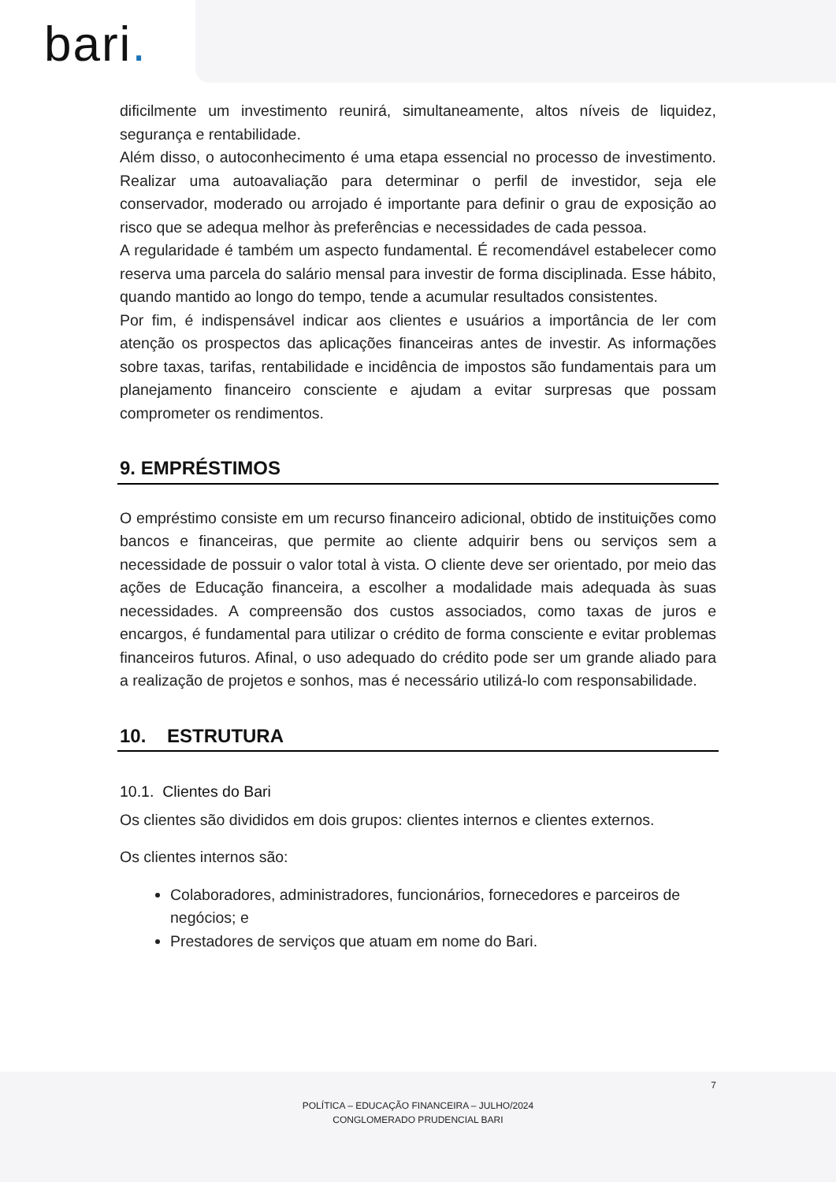bari.
dificilmente um investimento reunirá, simultaneamente, altos níveis de liquidez, segurança e rentabilidade.
Além disso, o autoconhecimento é uma etapa essencial no processo de investimento. Realizar uma autoavaliação para determinar o perfil de investidor, seja ele conservador, moderado ou arrojado é importante para definir o grau de exposição ao risco que se adequa melhor às preferências e necessidades de cada pessoa.
A regularidade é também um aspecto fundamental. É recomendável estabelecer como reserva uma parcela do salário mensal para investir de forma disciplinada. Esse hábito, quando mantido ao longo do tempo, tende a acumular resultados consistentes.
Por fim, é indispensável indicar aos clientes e usuários a importância de ler com atenção os prospectos das aplicações financeiras antes de investir. As informações sobre taxas, tarifas, rentabilidade e incidência de impostos são fundamentais para um planejamento financeiro consciente e ajudam a evitar surpresas que possam comprometer os rendimentos.
9. EMPRÉSTIMOS
O empréstimo consiste em um recurso financeiro adicional, obtido de instituições como bancos e financeiras, que permite ao cliente adquirir bens ou serviços sem a necessidade de possuir o valor total à vista. O cliente deve ser orientado, por meio das ações de Educação financeira, a escolher a modalidade mais adequada às suas necessidades. A compreensão dos custos associados, como taxas de juros e encargos, é fundamental para utilizar o crédito de forma consciente e evitar problemas financeiros futuros. Afinal, o uso adequado do crédito pode ser um grande aliado para a realização de projetos e sonhos, mas é necessário utilizá-lo com responsabilidade.
10. ESTRUTURA
10.1. Clientes do Bari
Os clientes são divididos em dois grupos: clientes internos e clientes externos.
Os clientes internos são:
Colaboradores, administradores, funcionários, fornecedores e parceiros de negócios; e
Prestadores de serviços que atuam em nome do Bari.
7
POLÍTICA – EDUCAÇÃO FINANCEIRA – JULHO/2024
CONGLOMERADO PRUDENCIAL BARI